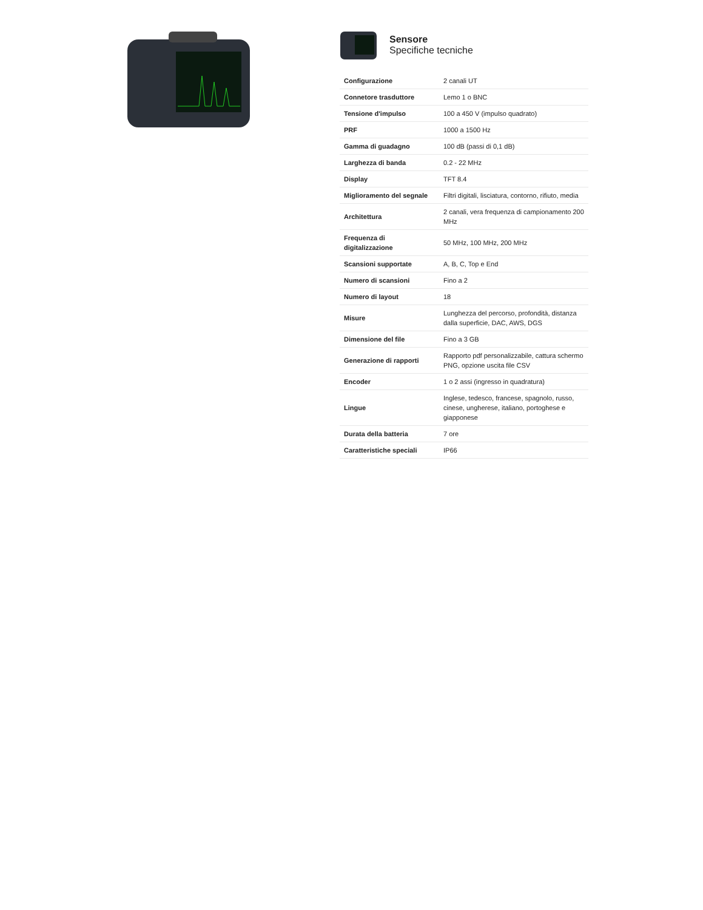Sensore
Specifiche tecniche
| Configurazione | 2 canali UT |
| Connetore trasduttore | Lemo 1 o BNC |
| Tensione d'impulso | 100 a 450 V (impulso quadrato) |
| PRF | 1000 a 1500 Hz |
| Gamma di guadagno | 100 dB (passi di 0,1 dB) |
| Larghezza di banda | 0.2 - 22 MHz |
| Display | TFT 8.4 |
| Miglioramento del segnale | Filtri digitali, lisciatura, contorno, rifiuto, media |
| Architettura | 2 canali, vera frequenza di campionamento 200 MHz |
| Frequenza di digitalizzazione | 50 MHz, 100 MHz, 200 MHz |
| Scansioni supportate | A, B, C, Top e End |
| Numero di scansioni | Fino a 2 |
| Numero di layout | 18 |
| Misure | Lunghezza del percorso, profondità, distanza dalla superficie, DAC, AWS, DGS |
| Dimensione del file | Fino a 3 GB |
| Generazione di rapporti | Rapporto pdf personalizzabile, cattura schermo PNG, opzione uscita file CSV |
| Encoder | 1 o 2 assi (ingresso in quadratura) |
| Lingue | Inglese, tedesco, francese, spagnolo, russo, cinese, ungherese, italiano, portoghese e giapponese |
| Durata della batteria | 7 ore |
| Caratteristiche speciali | IP66 |